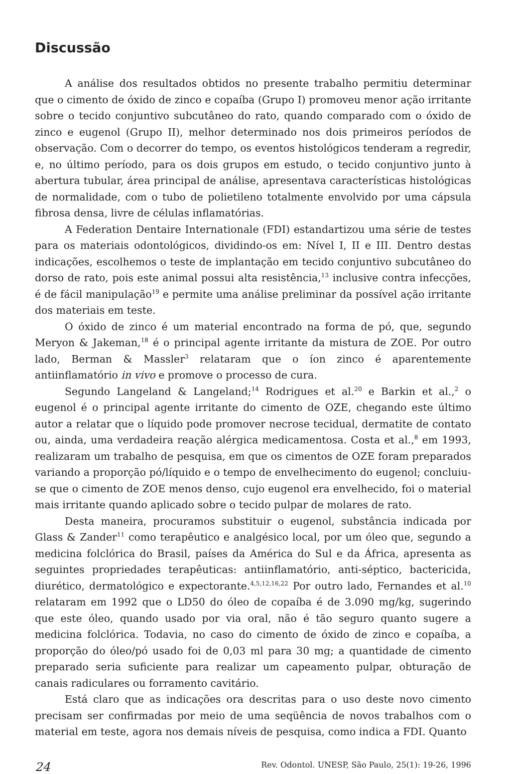Discussão
A análise dos resultados obtidos no presente trabalho permitiu determinar que o cimento de óxido de zinco e copaíba (Grupo I) promoveu menor ação irritante sobre o tecido conjuntivo subcutâneo do rato, quando comparado com o óxido de zinco e eugenol (Grupo II), melhor determinado nos dois primeiros períodos de observação. Com o decorrer do tempo, os eventos histológicos tenderam a regredir, e, no último período, para os dois grupos em estudo, o tecido conjuntivo junto à abertura tubular, área principal de análise, apresentava características histológicas de normalidade, com o tubo de polietileno totalmente envolvido por uma cápsula fibrosa densa, livre de células inflamatórias.
A Federation Dentaire Internationale (FDI) estandartizou uma série de testes para os materiais odontológicos, dividindo-os em: Nível I, II e III. Dentro destas indicações, escolhemos o teste de implantação em tecido conjuntivo subcutâneo do dorso de rato, pois este animal possui alta resistência,<sup>13</sup> inclusive contra infecções, é de fácil manipulação<sup>19</sup> e permite uma análise preliminar da possível ação irritante dos materiais em teste.
O óxido de zinco é um material encontrado na forma de pó, que, segundo Meryon & Jakeman,<sup>18</sup> é o principal agente irritante da mistura de ZOE. Por outro lado, Berman & Massler<sup>3</sup> relataram que o íon zinco é aparentemente antiinflamatório in vivo e promove o processo de cura.
Segundo Langeland & Langeland;<sup>14</sup> Rodrigues et al.<sup>20</sup> e Barkin et al.,<sup>2</sup> o eugenol é o principal agente irritante do cimento de OZE, chegando este último autor a relatar que o líquido pode promover necrose tecidual, dermatite de contato ou, ainda, uma verdadeira reação alérgica medicamentosa. Costa et al.,<sup>8</sup> em 1993, realizaram um trabalho de pesquisa, em que os cimentos de OZE foram preparados variando a proporção pó/líquido e o tempo de envelhecimento do eugenol; concluiu-se que o cimento de ZOE menos denso, cujo eugenol era envelhecido, foi o material mais irritante quando aplicado sobre o tecido pulpar de molares de rato.
Desta maneira, procuramos substituir o eugenol, substância indicada por Glass & Zander<sup>11</sup> como terapêutico e analgésico local, por um óleo que, segundo a medicina folclórica do Brasil, países da América do Sul e da África, apresenta as seguintes propriedades terapêuticas: antiinflamatório, anti-séptico, bactericida, diurético, dermatológico e expectorante.<sup>4,5,12,16,22</sup> Por outro lado, Fernandes et al.<sup>10</sup> relataram em 1992 que o LD50 do óleo de copaíba é de 3.090 mg/kg, sugerindo que este óleo, quando usado por via oral, não é tão seguro quanto sugere a medicina folclórica. Todavia, no caso do cimento de óxido de zinco e copaíba, a proporção do óleo/pó usado foi de 0,03 ml para 30 mg; a quantidade de cimento preparado seria suficiente para realizar um capeamento pulpar, obturação de canais radiculares ou forramento cavitário.
Está claro que as indicações ora descritas para o uso deste novo cimento precisam ser confirmadas por meio de uma seqüência de novos trabalhos com o material em teste, agora nos demais níveis de pesquisa, como indica a FDI. Quanto
24 Rev. Odontol. UNESP, São Paulo, 25(1): 19-26, 1996